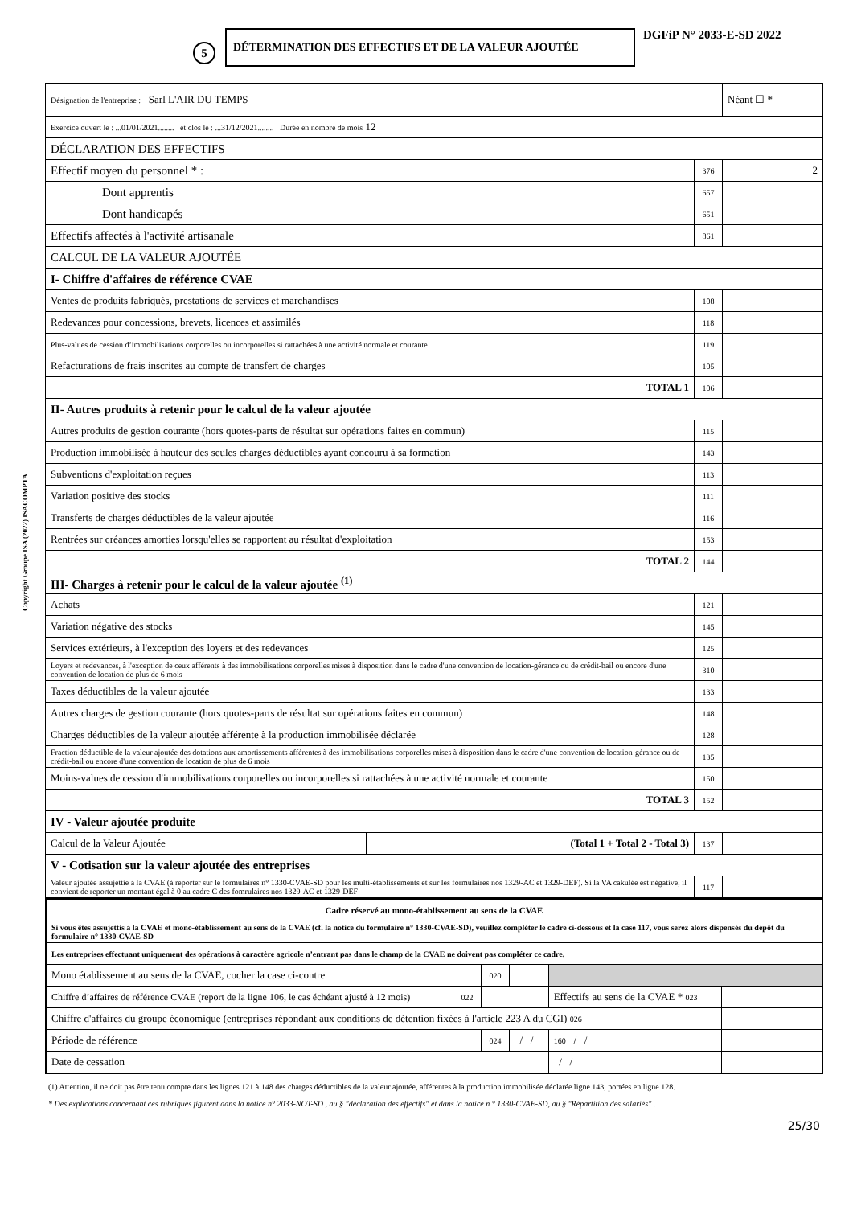5
DÉTERMINATION DES EFFECTIFS ET DE LA VALEUR AJOUTÉE
DGFiP N° 2033-E-SD 2022
| Désignation de l'entreprise : Sarl L'AIR DU TEMPS | | | Néant ☐ * |
| Exercice ouvert le : ...01/01/2021........ et clos le : ...31/12/2021........ Durée en nombre de mois 12 | | | |
| DÉCLARATION DES EFFECTIFS | | | |
| Effectif moyen du personnel * : | | 376 | 2 |
| Dont apprentis | | 657 | |
| Dont handicapés | | 651 | |
| Effectifs affectés à l'activité artisanale | | 861 | |
| CALCUL DE LA VALEUR AJOUTÉE | | | |
| I- Chiffre d'affaires de référence CVAE | | | |
| Ventes de produits fabriqués, prestations de services et marchandises | | 108 | |
| Redevances pour concessions, brevets, licences et assimilés | | 118 | |
| Plus-values de cession d’immobilisations corporelles ou incorporelles si rattachées à une activité normale et courante | | 119 | |
| Refacturations de frais inscrites au compte de transfert de charges | | 105 | |
| TOTAL 1 | | 106 | |
| II- Autres produits à retenir pour le calcul de la valeur ajoutée | | | |
| Autres produits de gestion courante (hors quotes-parts de résultat sur opérations faites en commun) | | 115 | |
| Production immobilisée à hauteur des seules charges déductibles ayant concouru à sa formation | | 143 | |
| Subventions d'exploitation reçues | | 113 | |
| Variation positive des stocks | | 111 | |
| Transferts de charges déductibles de la valeur ajoutée | | 116 | |
| Rentrées sur créances amorties lorsqu'elles se rapportent au résultat d'exploitation | | 153 | |
| TOTAL 2 | | 144 | |
| III- Charges à retenir pour le calcul de la valeur ajoutée <sup>(1)</sup> | | | |
| Achats | | 121 | |
| Variation négative des stocks | | 145 | |
| Services extérieurs, à l'exception des loyers et des redevances | | 125 | |
| Loyers et redevances, à l'exception de ceux afférents à des immobilisations corporelles mises à disposition dans le cadre d'une convention de location-gérance ou de crédit-bail ou encore d'une convention de location de plus de 6 mois | | 310 | |
| Taxes déductibles de la valeur ajoutée | | 133 | |
| Autres charges de gestion courante (hors quotes-parts de résultat sur opérations faites en commun) | | 148 | |
| Charges déductibles de la valeur ajoutée afférente à la production immobilisée déclarée | | 128 | |
| Fraction déductible de la valeur ajoutée des dotations aux amortissements afférentes à des immobilisations corporelles mises à disposition dans le cadre d'une convention de location-gérance ou de crédit-bail ou encore d'une convention de location de plus de 6 mois | | 135 | |
| Moins-values de cession d'immobilisations corporelles ou incorporelles si rattachées à une activité normale et courante | | 150 | |
| TOTAL 3 | | 152 | |
| IV - Valeur ajoutée produite | | | |
| Calcul de la Valeur Ajoutée | (Total 1 + Total 2 - Total 3) | 137 | |
| V - Cotisation sur la valeur ajoutée des entreprises | | | |
| Valeur ajoutée assujettie à la CVAE (à reporter sur le formulaires n° 1330-CVAE-SD pour les multi-établissements et sur les formulaires nos 1329-AC et 1329-DEF). Si la VA cakulée est négative, il convient de reporter un montant égal à 0 au cadre C des fomrulaires nos 1329-AC et 1329-DEF | | 117 | |
| Cadre réservé au mono-établissement au sens de la CVAE | | | | | |
| Si vous êtes assujettis à la CVAE et mono-établissement au sens de la CVAE (cf. la notice du formulaire n° 1330-CVAE-SD), veuillez compléter le cadre ci-dessous et la case 117, vous serez alors dispensés du dépôt du formulaire n° 1330-CVAE-SD | | | | | |
| Les entreprises effectuant uniquement des opérations à caractère agricole n’entrant pas dans le champ de la CVAE ne doivent pas compléter ce cadre. | | | | | |
| Mono établissement au sens de la CVAE, cocher la case ci-contre | | 020 | | | |
| Chiffre d’affaires de référence CVAE (report de la ligne 106, le cas échéant ajusté à 12 mois) | 022 | | | Effectifs au sens de la CVAE * 023 | |
| Chiffre d'affaires du groupe économique (entreprises répondant aux conditions de détention fixées à l'article 223 A du CGI) 026 | | | | | |
| Période de référence | | 024 | / / | 160 / / | |
| Date de cessation | | | | / / | |
(1) Attention, il ne doit pas être tenu compte dans les lignes 121 à 148 des charges déductibles de la valeur ajoutée, afférentes à la production immobilisée déclarée ligne 143, portées en ligne 128.
* Des explications concernant ces rubriques figurent dans la notice n° 2033-NOT-SD , au § "déclaration des effectifs" et dans la notice n ° 1330-CVAE-SD, au § "Répartition des salariés" .
25/30
Copyright Groupe ISA (2022) ISACOMPTA